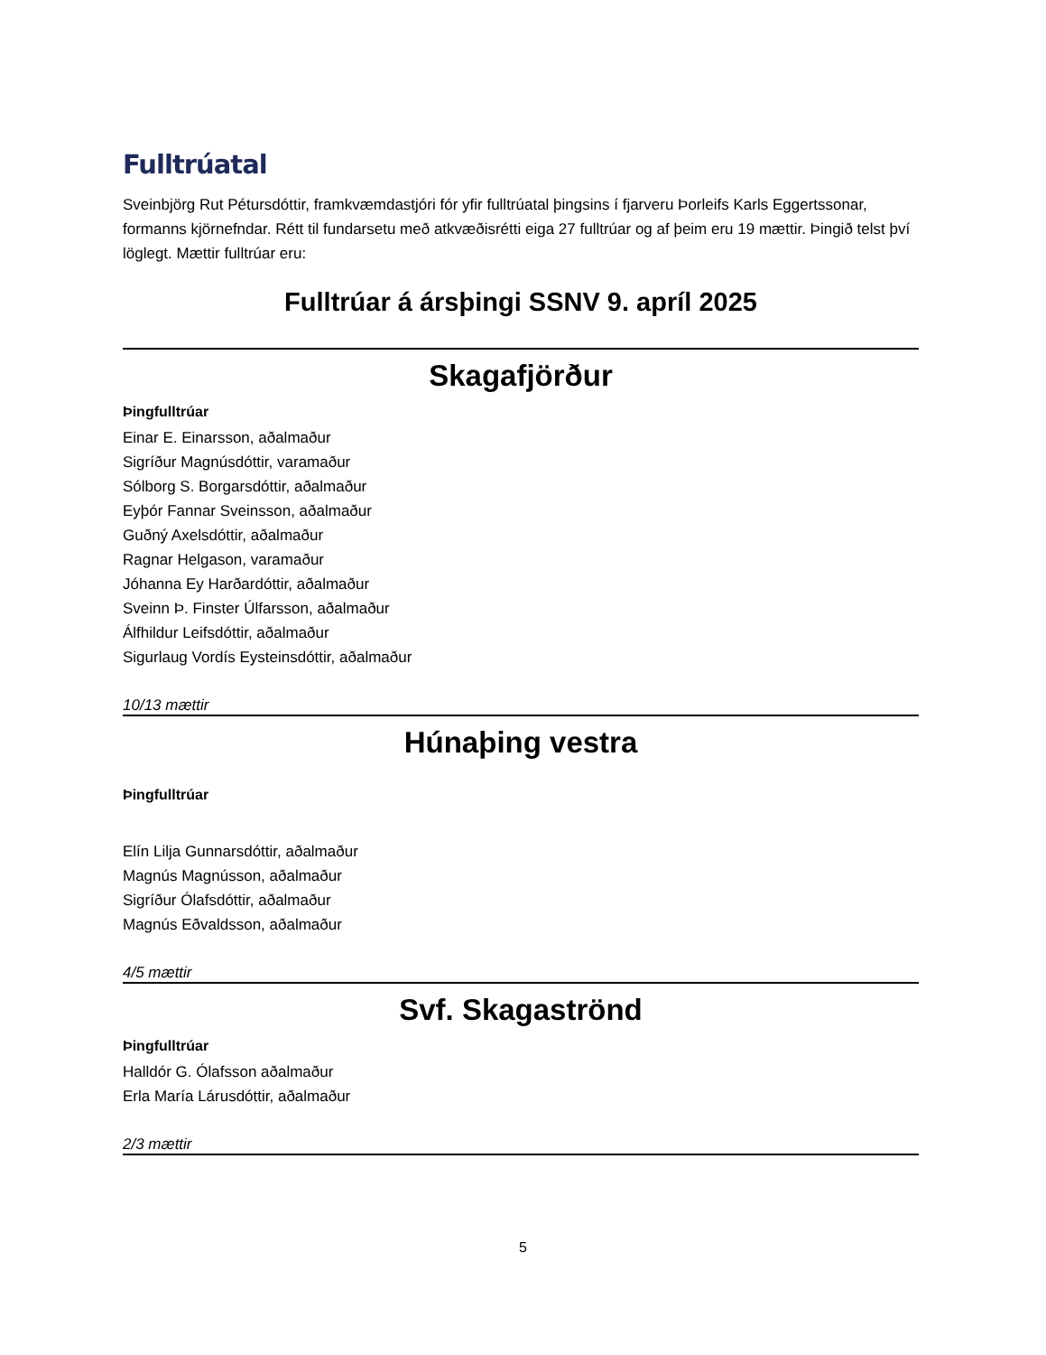Fulltrúatal
Sveinbjörg Rut Pétursdóttir, framkvæmdastjóri fór yfir fulltrúatal þingsins í fjarveru Þorleifs Karls Eggertssonar, formanns kjörnefndar. Rétt til fundarsetu með atkvæðisrétti eiga 27 fulltrúar og af þeim eru 19 mættir. Þingið telst því löglegt. Mættir fulltrúar eru:
Fulltrúar á ársþingi SSNV 9. apríl 2025
Skagafjörður
Þingfulltrúar
Einar E. Einarsson, aðalmaður
Sigríður Magnúsdóttir, varamaður
Sólborg S. Borgarsdóttir, aðalmaður
Eyþór Fannar Sveinsson, aðalmaður
Guðný Axelsdóttir, aðalmaður
Ragnar Helgason, varamaður
Jóhanna Ey Harðardóttir, aðalmaður
Sveinn Þ. Finster Úlfarsson, aðalmaður
Álfhildur Leifsdóttir, aðalmaður
Sigurlaug Vordís Eysteinsdóttir, aðalmaður
10/13 mættir
Húnaþing vestra
Þingfulltrúar
Elín Lilja Gunnarsdóttir, aðalmaður
Magnús Magnússon, aðalmaður
Sigríður Ólafsdóttir, aðalmaður
Magnús Eðvaldsson, aðalmaður
4/5 mættir
Svf. Skagaströnd
Þingfulltrúar
Halldór G. Ólafsson aðalmaður
Erla María Lárusdóttir, aðalmaður
2/3 mættir
5